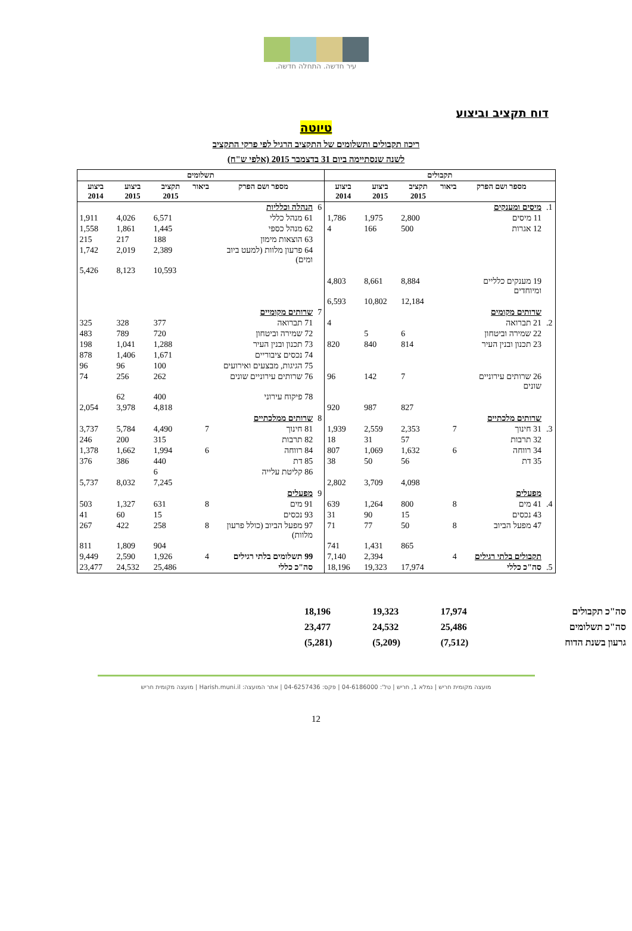עיר חדשה. התחלה חדשה.
דוח תקציב וביצוע
טיוטה
ריכוז תקבולים ותשלומים של התקציב הרגיל לפי פרקי התקציב
לשנה שנסתיימה ביום 31 בדצמבר 2015 (אלפי ש"ח)
| תקבולים | | | | | | תשלומים | | | | | |
| --- | --- | --- | --- | --- | --- | --- | --- | --- | --- | --- | --- |
| | מספר ושם הפרק | ביאור | תקציב 2015 | ביצוע 2015 | ביצוע 2014 | | מספר ושם הפרק | ביאור | תקציב 2015 | ביצוע 2015 | ביצוע 2014 |
| 1. | מיסים ומענקים | | | | | 6 | הנהלה וכלליות | | | | |
| | 11 מיסים | | 2,800 | 1,975 | 1,786 | | 61 מנהל כללי | | 6,571 | 4,026 | 1,911 |
| | 12 אגרות | | 500 | 166 | 4 | | 62 מנהל כספי | | 1,445 | 1,861 | 1,558 |
| | | | | | | | 63 הוצאות מימון | | 188 | 217 | 215 |
| | | | | | | | 64 פרעון מלוות (למעט ביוב ומים) | | 2,389 | 2,019 | 1,742 |
| | | | | | | | | | 10,593 | 8,123 | 5,426 |
| | 19 מענקים כלליים ומיוחדים | | 8,884 | 8,661 | 4,803 | | | | | | |
| | | | 12,184 | 10,802 | 6,593 | | | | | | |
| | שרותים מקומים | | | | | 7 | שרותים מקומיים | | | | |
| 2. | 21 תברואה | | | | 4 | | 71 תברואה | | 377 | 328 | 325 |
| | 22 שמירה וביטחון | | 6 | 5 | | | 72 שמירה וביטחון | | 720 | 789 | 483 |
| | 23 תכנון ובנין העיר | | 814 | 840 | 820 | | 73 תכנון ובנין העיר | | 1,288 | 1,041 | 198 |
| | | | | | | | 74 נכסים ציבוריים | | 1,671 | 1,406 | 878 |
| | | | | | | | 75 הגיגות, מבצעים ואירועים | | 100 | 96 | 96 |
| | 26 שרותים עירוניים שונים | | 7 | 142 | 96 | | 76 שרותים עירוניים שונים | | 262 | 256 | 74 |
| | | | | | | | 78 פיקוח עירוני | | 400 | 62 | |
| | | | 827 | 987 | 920 | | | | 4,818 | 3,978 | 2,054 |
| | שרותים מלכתיים | | | | | 8 | שרותים ממלכתיים | | | | |
| 3. | 31 חינוך | 7 | 2,353 | 2,559 | 1,939 | | 81 חינוך | 7 | 4,490 | 5,784 | 3,737 |
| | 32 תרבות | | 57 | 31 | 18 | | 82 תרבות | | 315 | 200 | 246 |
| | 34 רווחה | 6 | 1,632 | 1,069 | 807 | | 84 רווחה | 6 | 1,994 | 1,662 | 1,378 |
| | 35 דת | | 56 | 50 | 38 | | 85 דת | | 440 | 386 | 376 |
| | | | | | | | 86 קליטת עלייה | | 6 | | |
| | | | 4,098 | 3,709 | 2,802 | | | | 7,245 | 8,032 | 5,737 |
| | מפעלים | | | | | 9 | מפעלים | | | | |
| 4. | 41 מים | 8 | 800 | 1,264 | 639 | | 91 מים | 8 | 631 | 1,327 | 503 |
| | 43 נכסים | | 15 | 90 | 31 | | 93 נכסים | | 15 | 60 | 41 |
| | 47 מפעל הביוב | 8 | 50 | 77 | 71 | | 97 מפעל הביוב (כולל פרעון מלוות) | 8 | 258 | 422 | 267 |
| | | | 865 | 1,431 | 741 | | | | 904 | 1,809 | 811 |
| | תקבולים בלתי רגילים | 4 | | 2,394 | 7,140 | | 99 תשלומים בלתי רגילים | 4 | 1,926 | 2,590 | 9,449 |
| 5. | סה"כ כללי | | 17,974 | 19,323 | 18,196 | | סה"כ כללי | | 25,486 | 24,532 | 23,477 |
| סה"כ תקבולים | 17,974 | 19,323 | 18,196 |
| סה"כ תשלומים | 25,486 | 24,532 | 23,477 |
| גרעון בשנת הדוח | (7,512) | (5,209) | (5,281) |
מועצה מקומית חריש | נמלא 1, חריש | טל': 04-6186000 | פקס: 04-6257436 | אתר המועצה: Harish.muni.il | מועצה מקומית חריש
12